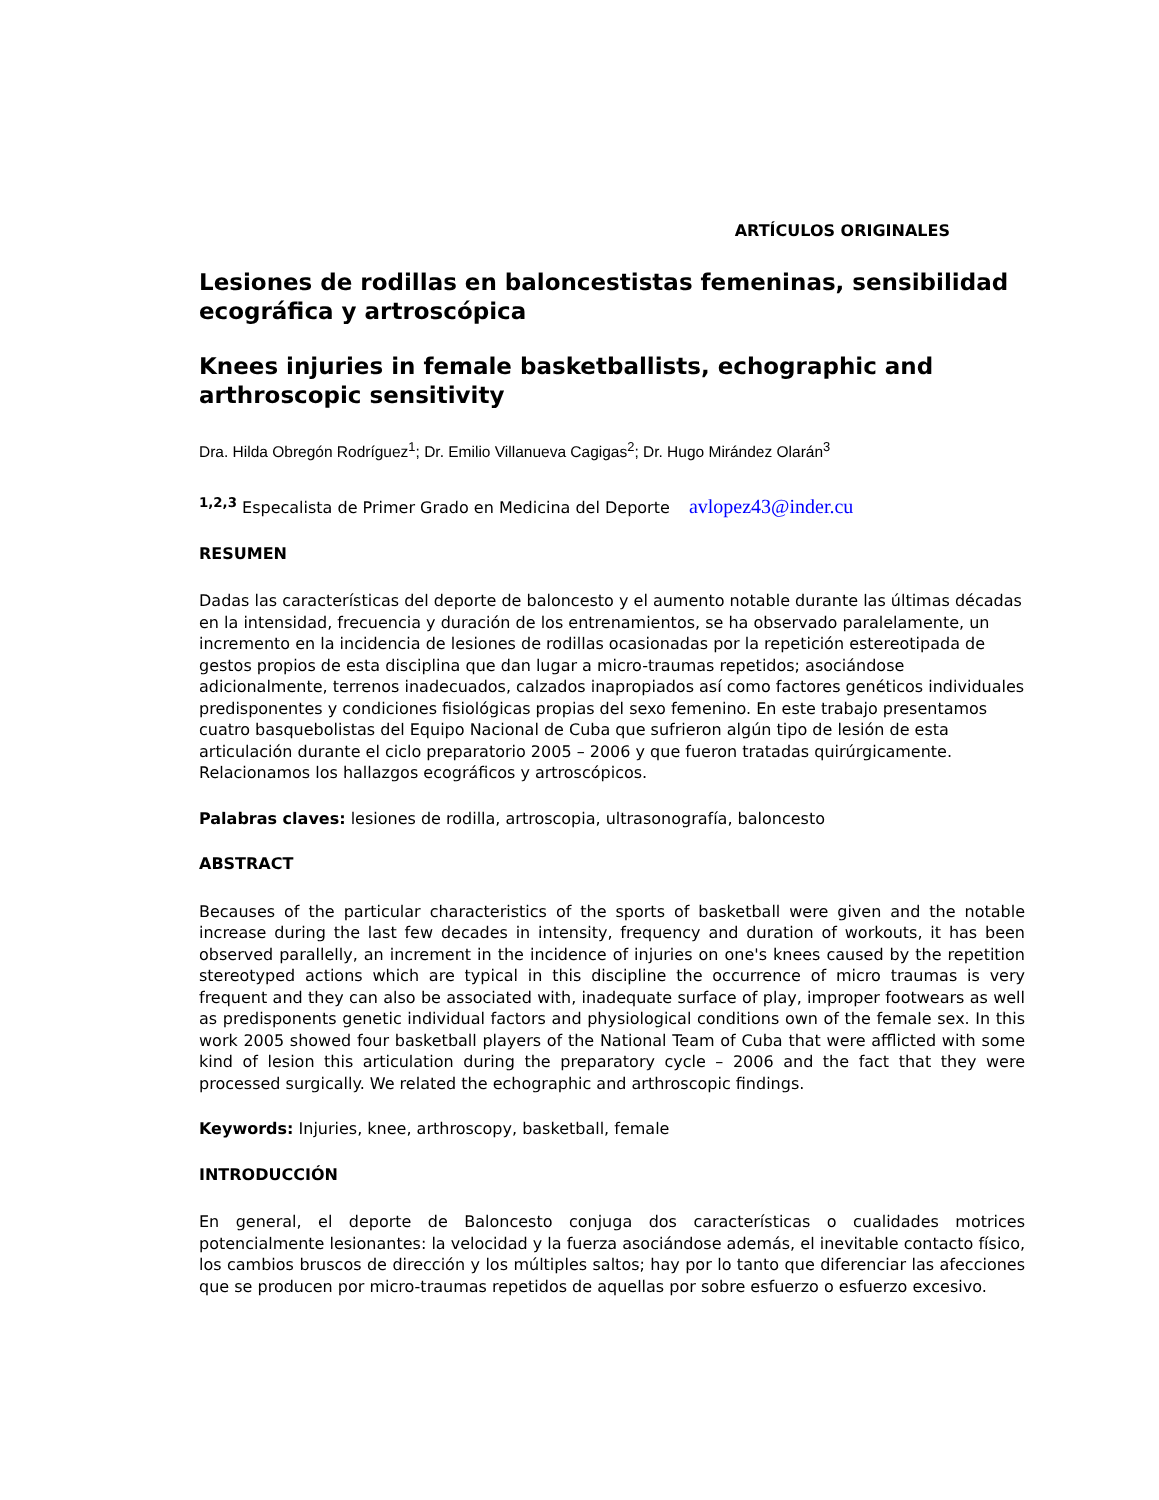ARTÍCULOS ORIGINALES
Lesiones de rodillas en baloncestistas femeninas, sensibilidad ecográfica y artroscópica
Knees injuries in female basketballists, echographic and arthroscopic sensitivity
Dra. Hilda Obregón Rodríguez<sup>1</sup>; Dr. Emilio Villanueva Cagigas<sup>2</sup>; Dr. Hugo Mirández Olarán<sup>3</sup>
<sup>1,2,3</sup> Especalista de Primer Grado en Medicina del Deporte avlopez43@inder.cu
RESUMEN
Dadas las características del deporte de baloncesto y el aumento notable durante las últimas décadas en la intensidad, frecuencia y duración de los entrenamientos, se ha observado paralelamente, un incremento en la incidencia de lesiones de rodillas ocasionadas por la repetición estereotipada de gestos propios de esta disciplina que dan lugar a micro-traumas repetidos; asociándose adicionalmente, terrenos inadecuados, calzados inapropiados así como factores genéticos individuales predisponentes y condiciones fisiológicas propias del sexo femenino. En este trabajo presentamos cuatro basquebolistas del Equipo Nacional de Cuba que sufrieron algún tipo de lesión de esta articulación durante el ciclo preparatorio 2005 – 2006 y que fueron tratadas quirúrgicamente. Relacionamos los hallazgos ecográficos y artroscópicos.
Palabras claves: lesiones de rodilla, artroscopia, ultrasonografía, baloncesto
ABSTRACT
Becauses of the particular characteristics of the sports of basketball were given and the notable increase during the last few decades in intensity, frequency and duration of workouts, it has been observed parallelly, an increment in the incidence of injuries on one's knees caused by the repetition stereotyped actions which are typical in this discipline the occurrence of micro traumas is very frequent and they can also be associated with, inadequate surface of play, improper footwears as well as predisponents genetic individual factors and physiological conditions own of the female sex. In this work 2005 showed four basketball players of the National Team of Cuba that were afflicted with some kind of lesion this articulation during the preparatory cycle – 2006 and the fact that they were processed surgically. We related the echographic and arthroscopic findings.
Keywords: Injuries, knee, arthroscopy, basketball, female
INTRODUCCIÓN
En general, el deporte de Baloncesto conjuga dos características o cualidades motrices potencialmente lesionantes: la velocidad y la fuerza asociándose además, el inevitable contacto físico, los cambios bruscos de dirección y los múltiples saltos; hay por lo tanto que diferenciar las afecciones que se producen por micro-traumas repetidos de aquellas por sobre esfuerzo o esfuerzo excesivo.